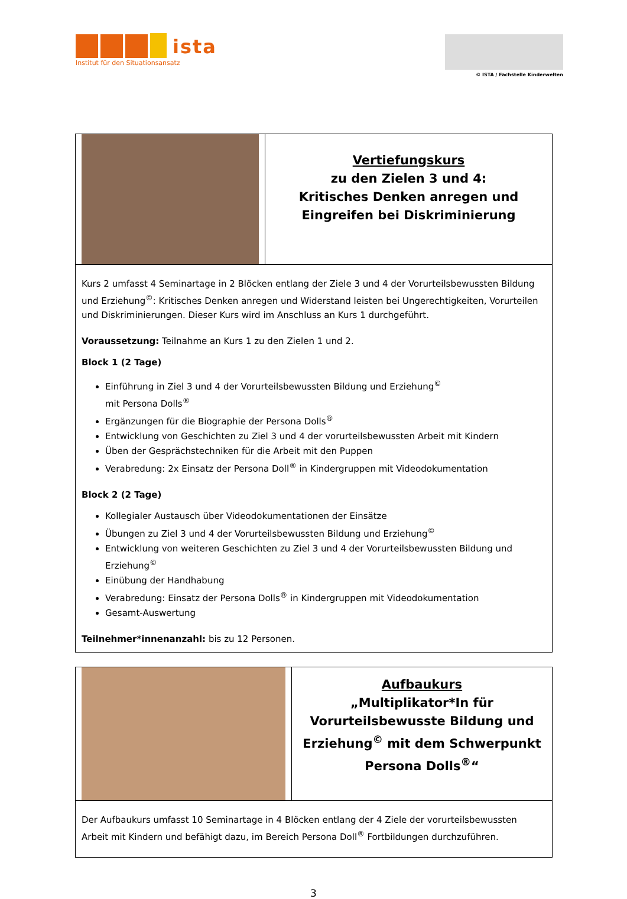ista
Institut für den Situationsansatz
© ISTA / Fachstelle Kinderwelten
| | Vertiefungskurs zu den Zielen 3 und 4: Kritisches Denken anregen und Eingreifen bei Diskriminierung |
| Kurs 2 umfasst 4 Seminartage in 2 Blöcken entlang der Ziele 3 und 4 der Vorurteilsbewussten Bildung und Erziehung<sup>©</sup>: Kritisches Denken anregen und Widerstand leisten bei Ungerechtigkeiten, Vorurteilen und Diskriminierungen. Dieser Kurs wird im Anschluss an Kurs 1 durchgeführt. Voraussetzung: Teilnahme an Kurs 1 zu den Zielen 1 und 2. Block 1 (2 Tage) Einführung in Ziel 3 und 4 der Vorurteilsbewussten Bildung und Erziehung<sup>©</sup> mit Persona Dolls<sup>®</sup> Ergänzungen für die Biographie der Persona Dolls<sup>®</sup> Entwicklung von Geschichten zu Ziel 3 und 4 der vorurteilsbewussten Arbeit mit Kindern Üben der Gesprächstechniken für die Arbeit mit den Puppen Verabredung: 2x Einsatz der Persona Doll<sup>®</sup> in Kindergruppen mit Videodokumentation Block 2 (2 Tage) Kollegialer Austausch über Videodokumentationen der Einsätze Übungen zu Ziel 3 und 4 der Vorurteilsbewussten Bildung und Erziehung<sup>©</sup> Entwicklung von weiteren Geschichten zu Ziel 3 und 4 der Vorurteilsbewussten Bildung und Erziehung<sup>©</sup> Einübung der Handhabung Verabredung: Einsatz der Persona Dolls<sup>®</sup> in Kindergruppen mit Videodokumentation Gesamt-Auswertung Teilnehmer*innenanzahl: bis zu 12 Personen. | |
| | Aufbaukurs „Multiplikator*In für Vorurteilsbewusste Bildung und Erziehung<sup>©</sup> mit dem Schwerpunkt Persona Dolls<sup>®</sup>“ |
| Der Aufbaukurs umfasst 10 Seminartage in 4 Blöcken entlang der 4 Ziele der vorurteilsbewussten Arbeit mit Kindern und befähigt dazu, im Bereich Persona Doll<sup>®</sup> Fortbildungen durchzuführen. | |
3